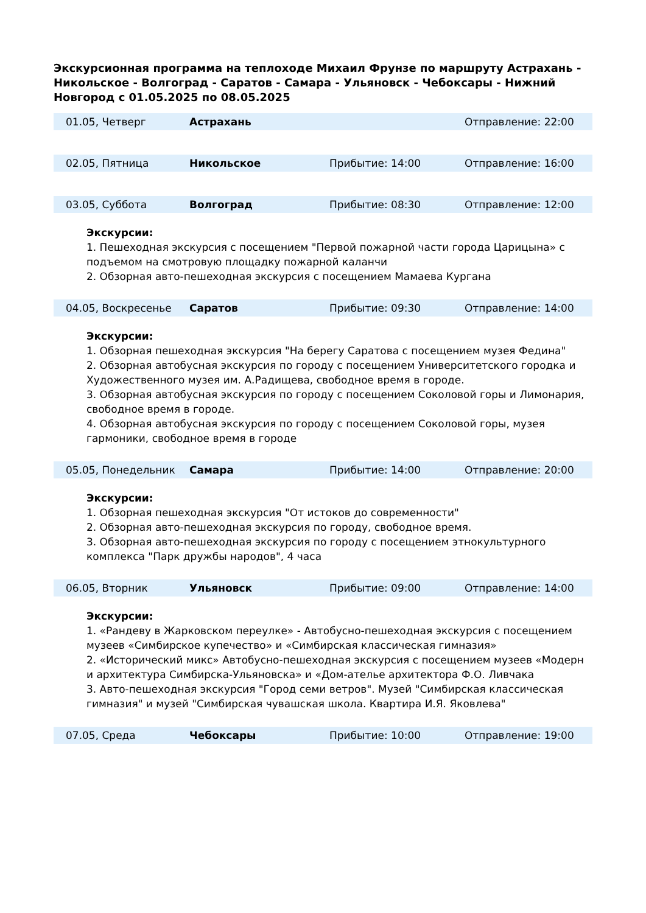Экскурсионная программа на теплоходе Михаил Фрунзе по маршруту Астрахань - Никольское - Волгоград - Саратов - Самара - Ульяновск - Чебоксары - Нижний Новгород с 01.05.2025 по 08.05.2025
| 01.05, Четверг | Астрахань | | Отправление: 22:00 |
| 02.05, Пятница | Никольское | Прибытие: 14:00 | Отправление: 16:00 |
| 03.05, Суббота | Волгоград | Прибытие: 08:30 | Отправление: 12:00 |
Экскурсии:
1. Пешеходная экскурсия с посещением "Первой пожарной части города Царицына» с подъемом на смотровую площадку пожарной каланчи
2. Обзорная авто-пешеходная экскурсия с посещением Мамаева Кургана
| 04.05, Воскресенье | Саратов | Прибытие: 09:30 | Отправление: 14:00 |
Экскурсии:
1. Обзорная пешеходная экскурсия "На берегу Саратова с посещением музея Федина"
2. Обзорная автобусная экскурсия по городу с посещением Университетского городка и Художественного музея им. А.Радищева, свободное время в городе.
3. Обзорная автобусная экскурсия по городу с посещением Соколовой горы и Лимонария, свободное время в городе.
4. Обзорная автобусная экскурсия по городу с посещением Соколовой горы, музея гармоники, свободное время в городе
| 05.05, Понедельник | Самара | Прибытие: 14:00 | Отправление: 20:00 |
Экскурсии:
1. Обзорная пешеходная экскурсия "От истоков до современности"
2. Обзорная авто-пешеходная экскурсия по городу, свободное время.
3. Обзорная авто-пешеходная экскурсия по городу с посещением этнокультурного комплекса "Парк дружбы народов", 4 часа
| 06.05, Вторник | Ульяновск | Прибытие: 09:00 | Отправление: 14:00 |
Экскурсии:
1. «Рандеву в Жарковском переулке» - Автобусно-пешеходная экскурсия с посещением музеев «Симбирское купечество» и «Симбирская классическая гимназия»
2. «Исторический микс» Автобусно-пешеходная экскурсия с посещением музеев «Модерн и архитектура Симбирска-Ульяновска» и «Дом-ателье архитектора Ф.О. Ливчака
3. Авто-пешеходная экскурсия "Город семи ветров". Музей "Симбирская классическая гимназия" и музей "Симбирская чувашская школа. Квартира И.Я. Яковлева"
| 07.05, Среда | Чебоксары | Прибытие: 10:00 | Отправление: 19:00 |